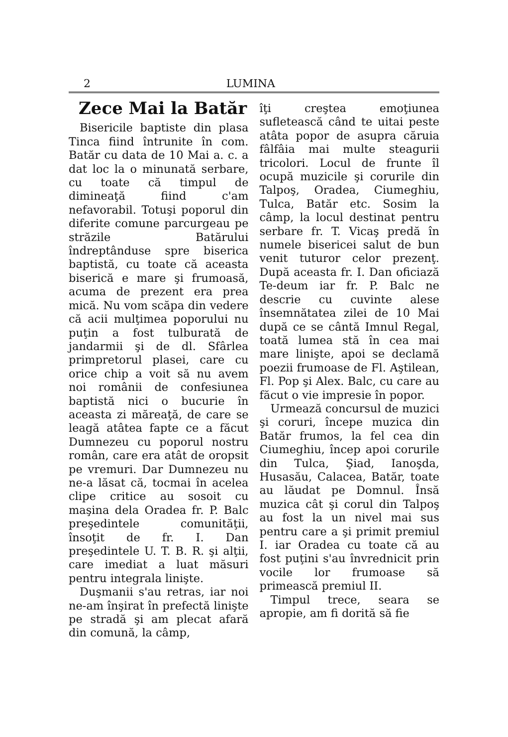2 LUMINA
Zece Mai la Batăr
Bisericile baptiste din plasa Tinca fiind întrunite în com. Batăr cu data de 10 Mai a. c. a dat loc la o minunată serbare, cu toate că timpul de dimineaţă fiind c'am nefavorabil. Totuşi poporul din diferite comune parcurgeau pe străzile Batărului îndreptânduse spre biserica baptistă, cu toate că aceasta biserică e mare şi frumoasă, acuma de prezent era prea mică. Nu vom scăpa din vedere că acii mulţimea poporului nu puţin a fost tulburată de jandarmii şi de dl. Sfârlea primpretorul plasei, care cu orice chip a voit să nu avem noi românii de confesiunea baptistă nici o bucurie în aceasta zi măreaţă, de care se leagă atâtea fapte ce a făcut Dumnezeu cu poporul nostru român, care era atât de oropsit pe vremuri. Dar Dumnezeu nu ne-a lăsat că, tocmai în acelea clipe critice au sosoit cu maşina dela Oradea fr. P. Balc preşedintele comunităţii, însoţit de fr. I. Dan preşedintele U. T. B. R. şi alţii, care imediat a luat măsuri pentru integrala linişte.
Duşmanii s'au retras, iar noi ne-am înşirat în prefectă linişte pe stradă şi am plecat afară din comună, la câmp,
îţi creştea emoţiunea sufletească când te uitai peste atâta popor de asupra căruia fâlfâia mai multe steagurii tricolori. Locul de frunte îl ocupă muzicile şi corurile din Talpoş, Oradea, Ciumeghiu, Tulca, Batăr etc. Sosim la câmp, la locul destinat pentru serbare fr. T. Vicaş predă în numele bisericei salut de bun venit tuturor celor prezenţ. După aceasta fr. I. Dan oficiază Te-deum iar fr. P. Balc ne descrie cu cuvinte alese însemnătatea zilei de 10 Mai după ce se cântă Imnul Regal, toată lumea stă în cea mai mare linişte, apoi se declamă poezii frumoase de Fl. Aştilean, Fl. Pop şi Alex. Balc, cu care au făcut o vie impresie în popor.
Urmează concursul de muzici şi coruri, începe muzica din Batăr frumos, la fel cea din Ciumeghiu, încep apoi corurile din Tulca, Şiad, Ianoşda, Husasău, Calacea, Batăr, toate au lăudat pe Domnul. Însă muzica cât şi corul din Talpoş au fost la un nivel mai sus pentru care a şi primit premiul I. iar Oradea cu toate că au fost puţini s'au învrednicit prin vocile lor frumoase să primească premiul II.
Timpul trece, seara se apropie, am fi dorită să fie